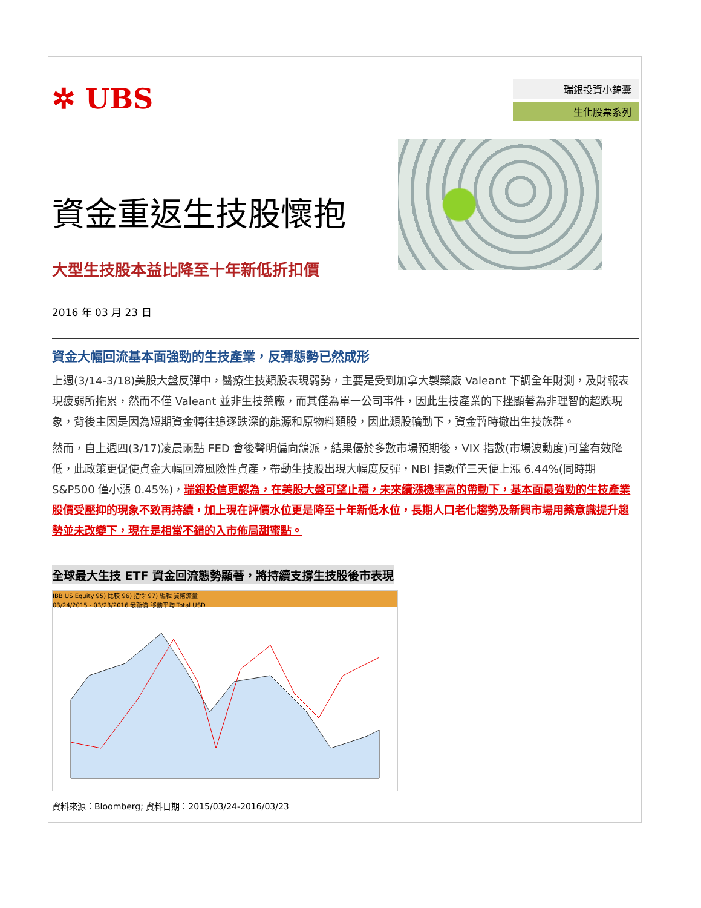✲ UBS
瑞銀投資小錦囊
生化股票系列
資金重返生技股懷抱
大型生技股本益比降至十年新低折扣價
2016 年 03 月 23 日
資金大幅回流基本面強勁的生技產業，反彈態勢已然成形
上週(3/14-3/18)美股大盤反彈中，醫療生技類股表現弱勢，主要是受到加拿大製藥廠 Valeant 下調全年財測，及財報表現疲弱所拖累，然而不僅 Valeant 並非生技藥廠，而其僅為單一公司事件，因此生技產業的下挫顯著為非理智的超跌現象，背後主因是因為短期資金轉往追逐跌深的能源和原物料類股，因此類股輪動下，資金暫時撤出生技族群。
然而，自上週四(3/17)凌晨兩點 FED 會後聲明偏向鴿派，結果優於多數市場預期後，VIX 指數(市場波動度)可望有效降低，此政策更促使資金大幅回流風險性資產，帶動生技股出現大幅度反彈，NBI 指數僅三天便上漲 6.44%(同時期 S&P500 僅小漲 0.45%)，瑞銀投信更認為，在美股大盤可望止穩，未來續漲機率高的帶動下，基本面最強勁的生技產業股價受壓抑的現象不致再持續，加上現在評價水位更是降至十年新低水位，長期人口老化趨勢及新興市場用藥意識提升趨勢並未改變下，現在是相當不錯的入市佈局甜蜜點。
全球最大生技 ETF 資金回流態勢顯著，將持續支撐生技股後市表現
IBB US Equity 95) 比較 96) 指令 97) 編輯 貨幣流量
03/24/2015 - 03/23/2016 最新價 移動平均 Total USD
資料來源：Bloomberg; 資料日期：2015/03/24-2016/03/23